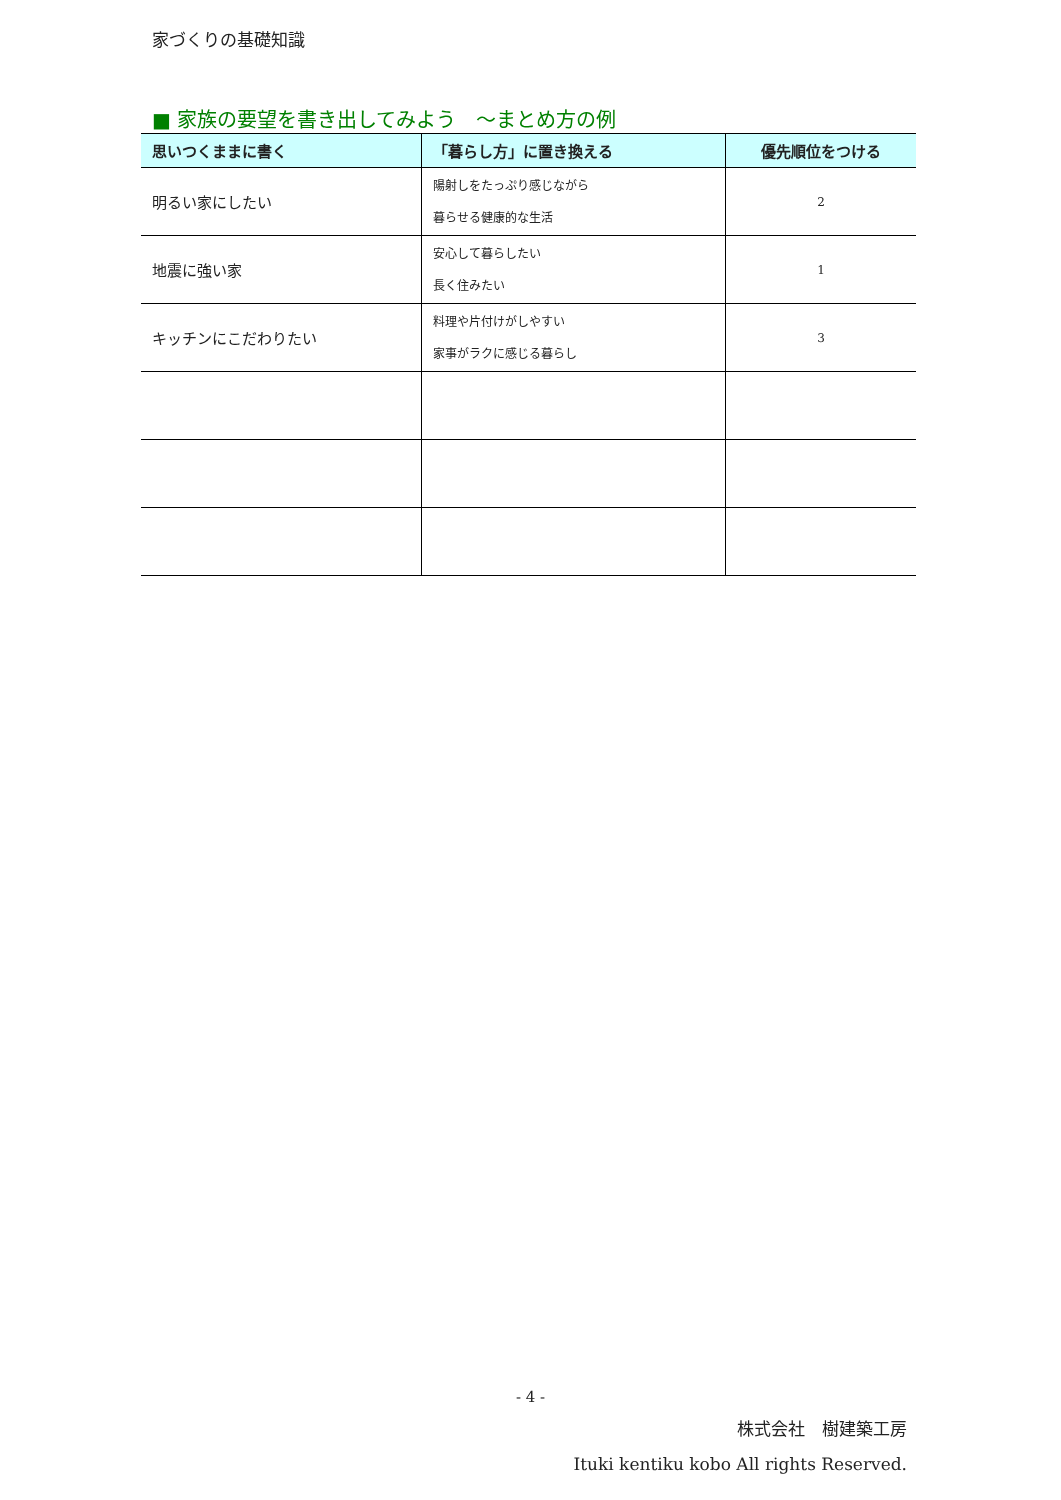家づくりの基礎知識
■ 家族の要望を書き出してみよう　～まとめ方の例
| 思いつくままに書く | 「暮らし方」に置き換える | 優先順位をつける |
| --- | --- | --- |
| 明るい家にしたい | 陽射しをたっぷり感じながら 暮らせる健康的な生活 | 2 |
| 地震に強い家 | 安心して暮らしたい 長く住みたい | 1 |
| キッチンにこだわりたい | 料理や片付けがしやすい 家事がラクに感じる暮らし | 3 |
- 4 -
株式会社　樹建築工房
Ituki kentiku kobo All rights Reserved.